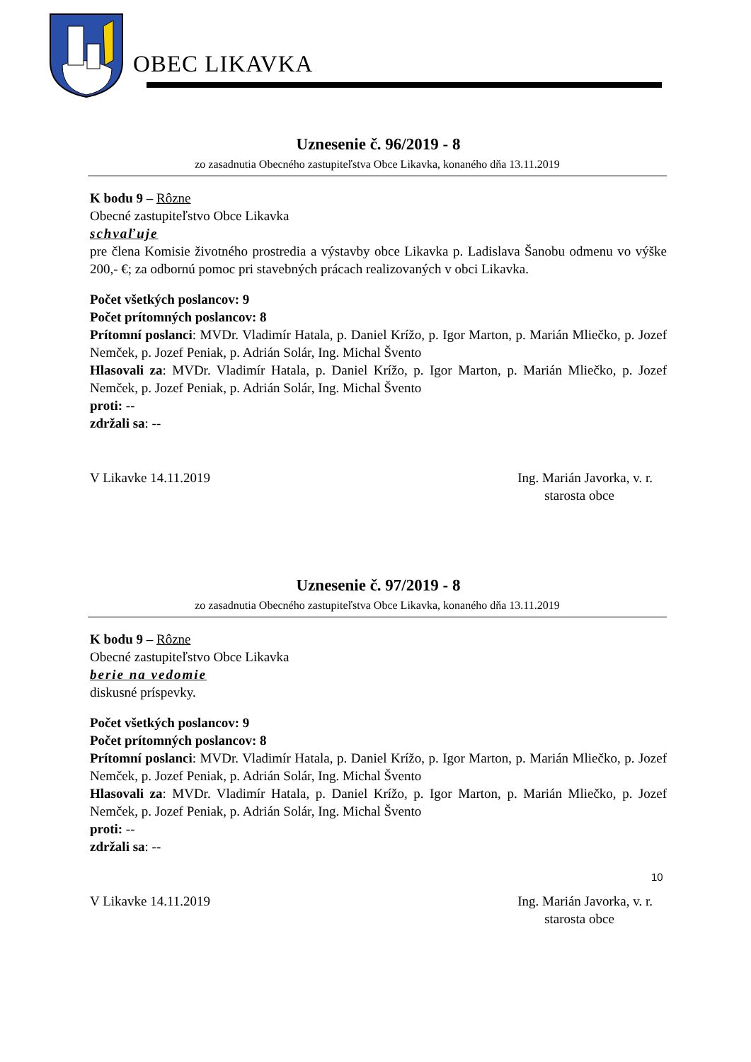OBEC LIKAVKA
Uznesenie č. 96/2019 - 8
zo zasadnutia Obecného zastupiteľstva Obce Likavka, konaného dňa 13.11.2019
K bodu 9 – Rôzne
Obecné zastupiteľstvo Obce Likavka
schvaľuje
pre člena Komisie životného prostredia a výstavby obce Likavka p. Ladislava Šanobu odmenu vo výške 200,- €; za odbornú pomoc pri stavebných prácach realizovaných v obci Likavka.
Počet všetkých poslancov: 9
Počet prítomných poslancov: 8
Prítomní poslanci: MVDr. Vladimír Hatala, p. Daniel Krížo, p. Igor Marton, p. Marián Mliečko, p. Jozef Nemček, p. Jozef Peniak, p. Adrián Solár, Ing. Michal Švento
Hlasovali za: MVDr. Vladimír Hatala, p. Daniel Krížo, p. Igor Marton, p. Marián Mliečko, p. Jozef Nemček, p. Jozef Peniak, p. Adrián Solár, Ing. Michal Švento
proti: --
zdržali sa: --
V Likavke 14.11.2019 Ing. Marián Javorka, v. r.
starosta obce
Uznesenie č. 97/2019 - 8
zo zasadnutia Obecného zastupiteľstva Obce Likavka, konaného dňa 13.11.2019
K bodu 9 – Rôzne
Obecné zastupiteľstvo Obce Likavka
berie na vedomie
diskusné príspevky.
Počet všetkých poslancov: 9
Počet prítomných poslancov: 8
Prítomní poslanci: MVDr. Vladimír Hatala, p. Daniel Krížo, p. Igor Marton, p. Marián Mliečko, p. Jozef Nemček, p. Jozef Peniak, p. Adrián Solár, Ing. Michal Švento
Hlasovali za: MVDr. Vladimír Hatala, p. Daniel Krížo, p. Igor Marton, p. Marián Mliečko, p. Jozef Nemček, p. Jozef Peniak, p. Adrián Solár, Ing. Michal Švento
proti: --
zdržali sa: --
V Likavke 14.11.2019 Ing. Marián Javorka, v. r.
starosta obce
10